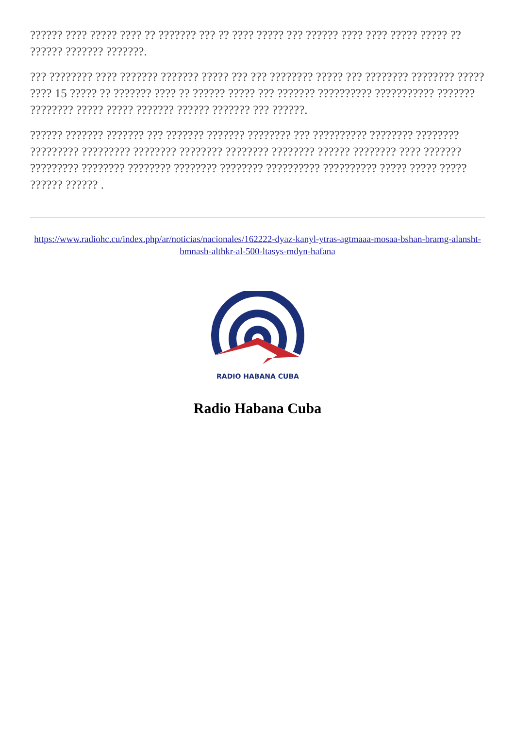?????? ???? ????? ???? ?? ??????? ??? ?? ???? ????? ??? ?????? ???? ???? ????? ????? ?? ?????? ??????? ???????.
??? ???????? ???? ??????? ??????? ????? ??? ??? ???????? ????? ??? ???????? ???????? ????? ???? 15 ????? ?? ??????? ???? ?? ?????? ????? ??? ??????? ?????????? ??????????? ??????? ???????? ????? ????? ??????? ?????? ??????? ??? ??????.
?????? ??????? ??????? ??? ??????? ??????? ???????? ??? ?????????? ???????? ???????? ????????? ????????? ???????? ???????? ???????? ???????? ?????? ???????? ???? ??????? ????????? ???????? ???????? ???????? ???????? ?????????? ?????????? ????? ????? ????? ?????? ?????? .
https://www.radiohc.cu/index.php/ar/noticias/nacionales/162222-dyaz-kanyl-ytras-agtmaaa-mosaa-bshan-bramg-alansht-bmnasb-althkr-al-500-ltasys-mdyn-hafana
RADIO HABANA CUBA
Radio Habana Cuba